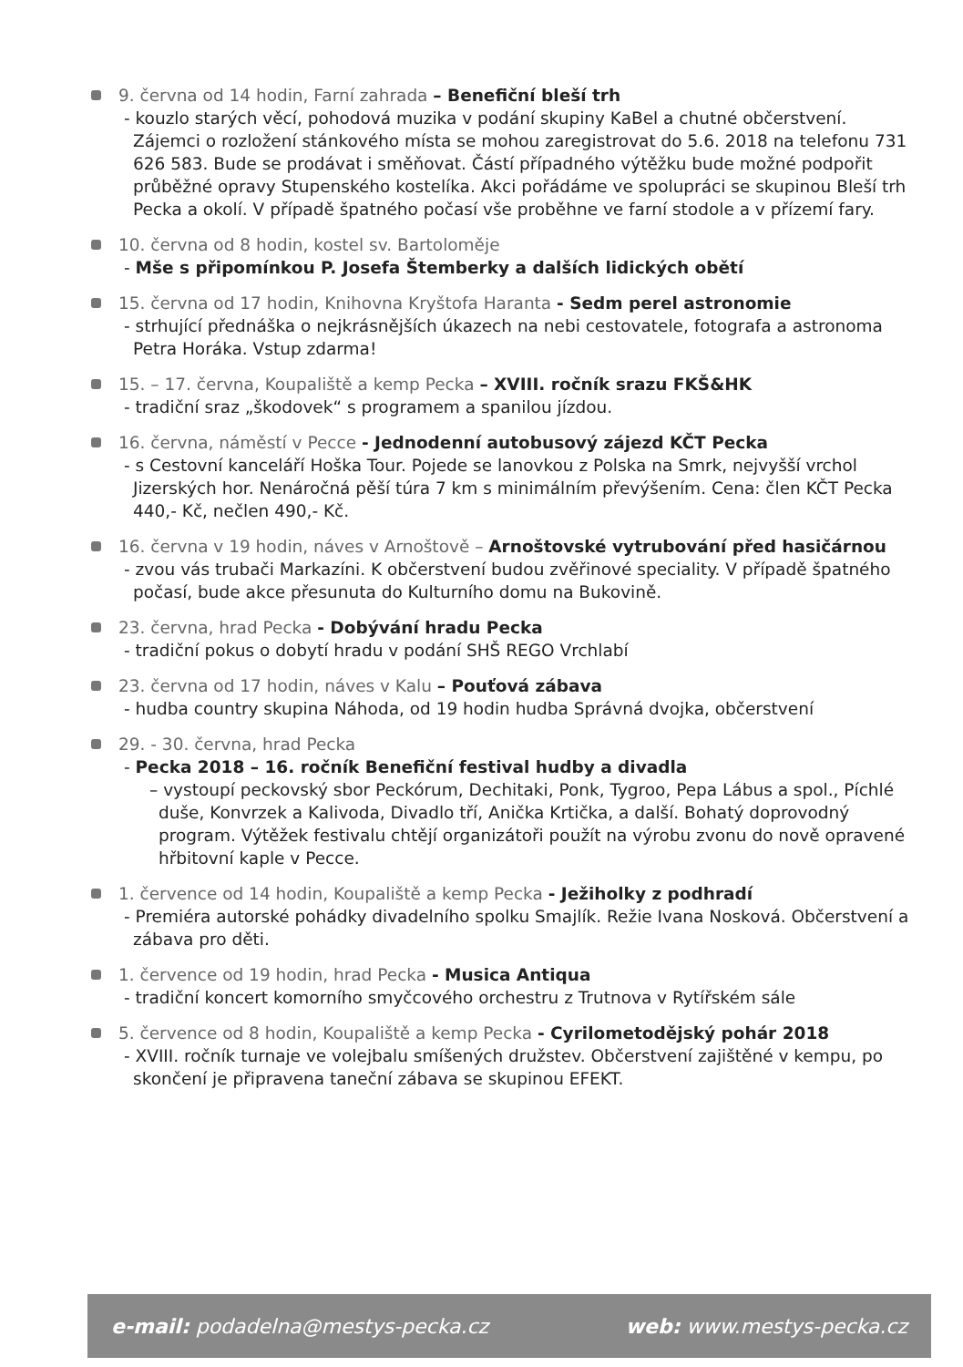9. června od 14 hodin, Farní zahrada – Benefiční bleší trh
- kouzlo starých věcí, pohodová muzika v podání skupiny KaBel a chutné občerstvení. Zájemci o rozložení stánkového místa se mohou zaregistrovat do 5.6. 2018 na telefonu 731 626 583. Bude se prodávat i směňovat. Částí případného výtěžku bude možné podpořit průběžné opravy Stupenského kostelíka. Akci pořádáme ve spolupráci se skupinou Bleší trh Pecka a okolí. V případě špatného počasí vše proběhne ve farní stodole a v přízemí fary.
10. června od 8 hodin, kostel sv. Bartoloměje
- Mše s připomínkou P. Josefa Štemberky a dalších lidických obětí
15. června od 17 hodin, Knihovna Kryštofa Haranta - Sedm perel astronomie
- strhující přednáška o nejkrásnějších úkazech na nebi cestovatele, fotografa a astronoma Petra Horáka. Vstup zdarma!
15. – 17. června, Koupaliště a kemp Pecka – XVIII. ročník srazu FKŠ&HK
- tradiční sraz „škodovek“ s programem a spanilou jízdou.
16. června, náměstí v Pecce - Jednodenní autobusový zájezd KČT Pecka
- s Cestovní kanceláří Hoška Tour. Pojede se lanovkou z Polska na Smrk, nejvyšší vrchol Jizerských hor. Nenáročná pěší túra 7 km s minimálním převýšením. Cena: člen KČT Pecka 440,- Kč, nečlen 490,- Kč.
16. června v 19 hodin, náves v Arnoštově – Arnoštovské vytrubování před hasičárnou
- zvou vás trubači Markazíni. K občerstvení budou zvěřinové speciality. V případě špatného počasí, bude akce přesunuta do Kulturního domu na Bukovině.
23. června, hrad Pecka - Dobývání hradu Pecka
- tradiční pokus o dobytí hradu v podání SHŠ REGO Vrchlabí
23. června od 17 hodin, náves v Kalu – Pouťová zábava
- hudba country skupina Náhoda, od 19 hodin hudba Správná dvojka, občerstvení
29. - 30. června, hrad Pecka
- Pecka 2018 – 16. ročník Benefiční festival hudby a divadla
– vystoupí peckovský sbor Peckórum, Dechitaki, Ponk, Tygroo, Pepa Lábus a spol., Píchlé duše, Konvrzek a Kalivoda, Divadlo tří, Anička Krtička, a další. Bohatý doprovodný program. Výtěžek festivalu chtějí organizátoři použít na výrobu zvonu do nově opravené hřbitovní kaple v Pecce.
1. července od 14 hodin, Koupaliště a kemp Pecka - Ježiholky z podhradí
- Premiéra autorské pohádky divadelního spolku Smajlík. Režie Ivana Nosková. Občerstvení a zábava pro děti.
1. července od 19 hodin, hrad Pecka - Musica Antiqua
- tradiční koncert komorního smyčcového orchestru z Trutnova v Rytířském sále
5. července od 8 hodin, Koupaliště a kemp Pecka - Cyrilometodějský pohár 2018
- XVIII. ročník turnaje ve volejbalu smíšených družstev. Občerstvení zajištěné v kempu, po skončení je připravena taneční zábava se skupinou EFEKT.
e-mail: podadelna@mestys-pecka.cz web: www.mestys-pecka.cz